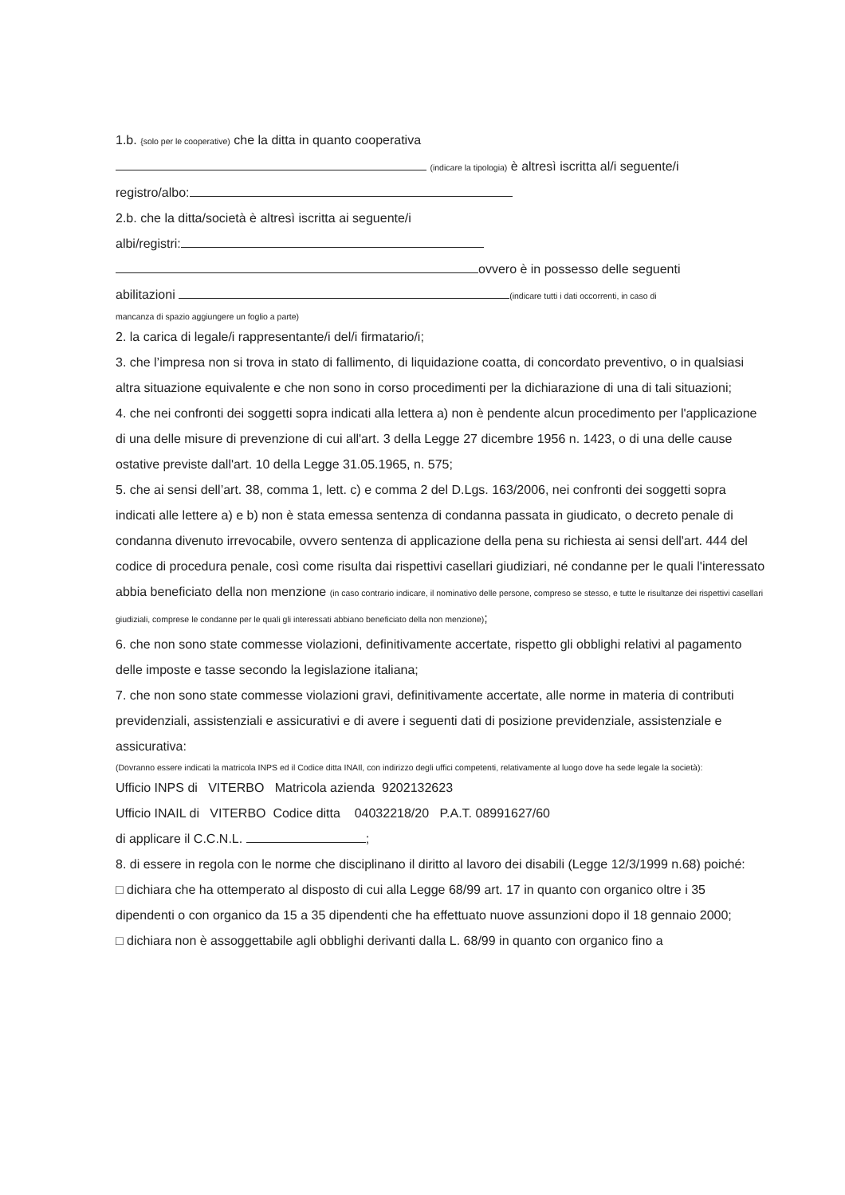1.b. {solo per le cooperative) che la ditta in quanto cooperativa
(indicare la tipologia) è altresì iscritta al/i seguente/i
registro/albo:
2.b. che la ditta/società è altresì iscritta ai seguente/i
albi/registri:
ovvero è in possesso delle seguenti
abilitazioni (indicare tutti i dati occorrenti, in caso di
mancanza di spazio aggiungere un foglio a parte)
2. la carica di legale/i rappresentante/i del/i firmatario/i;
3. che l’impresa non si trova in stato di fallimento, di liquidazione coatta, di concordato preventivo, o in qualsiasi altra situazione equivalente e che non sono in corso procedimenti per la dichiarazione di una di tali situazioni;
4. che nei confronti dei soggetti sopra indicati alla lettera a) non è pendente alcun procedimento per l'applicazione di una delle misure di prevenzione di cui all'art. 3 della Legge 27 dicembre 1956 n. 1423, o di una delle cause ostative previste dall'art. 10 della Legge 31.05.1965, n. 575;
5. che ai sensi dell’art. 38, comma 1, lett. c) e comma 2 del D.Lgs. 163/2006, nei confronti dei soggetti sopra indicati alle lettere a) e b) non è stata emessa sentenza di condanna passata in giudicato, o decreto penale di condanna divenuto irrevocabile, ovvero sentenza di applicazione della pena su richiesta ai sensi dell'art. 444 del codice di procedura penale, così come risulta dai rispettivi casellari giudiziari, né condanne per le quali l'interessato abbia beneficiato della non menzione (in caso contrario indicare, il nominativo delle persone, compreso se stesso, e tutte le risultanze dei rispettivi casellari giudiziali, comprese le condanne per le quali gli interessati abbiano beneficiato della non menzione);
6. che non sono state commesse violazioni, definitivamente accertate, rispetto gli obblighi relativi al pagamento delle imposte e tasse secondo la legislazione italiana;
7. che non sono state commesse violazioni gravi, definitivamente accertate, alle norme in materia di contributi previdenziali, assistenziali e assicurativi e di avere i seguenti dati di posizione previdenziale, assistenziale e assicurativa:
(Dovranno essere indicati la matricola INPS ed il Codice ditta INAIl, con indirizzo degli uffici competenti, relativamente al luogo dove ha sede legale la società):
Ufficio INPS di VITERBO Matricola azienda 9202132623
Ufficio INAIL di VITERBO Codice ditta 04032218/20 P.A.T. 08991627/60
di applicare il C.C.N.L. ;
8. di essere in regola con le norme che disciplinano il diritto al lavoro dei disabili (Legge 12/3/1999 n.68) poiché:
□ dichiara che ha ottemperato al disposto di cui alla Legge 68/99 art. 17 in quanto con organico oltre i 35 dipendenti o con organico da 15 a 35 dipendenti che ha effettuato nuove assunzioni dopo il 18 gennaio 2000;
□ dichiara non è assoggettabile agli obblighi derivanti dalla L. 68/99 in quanto con organico fino a